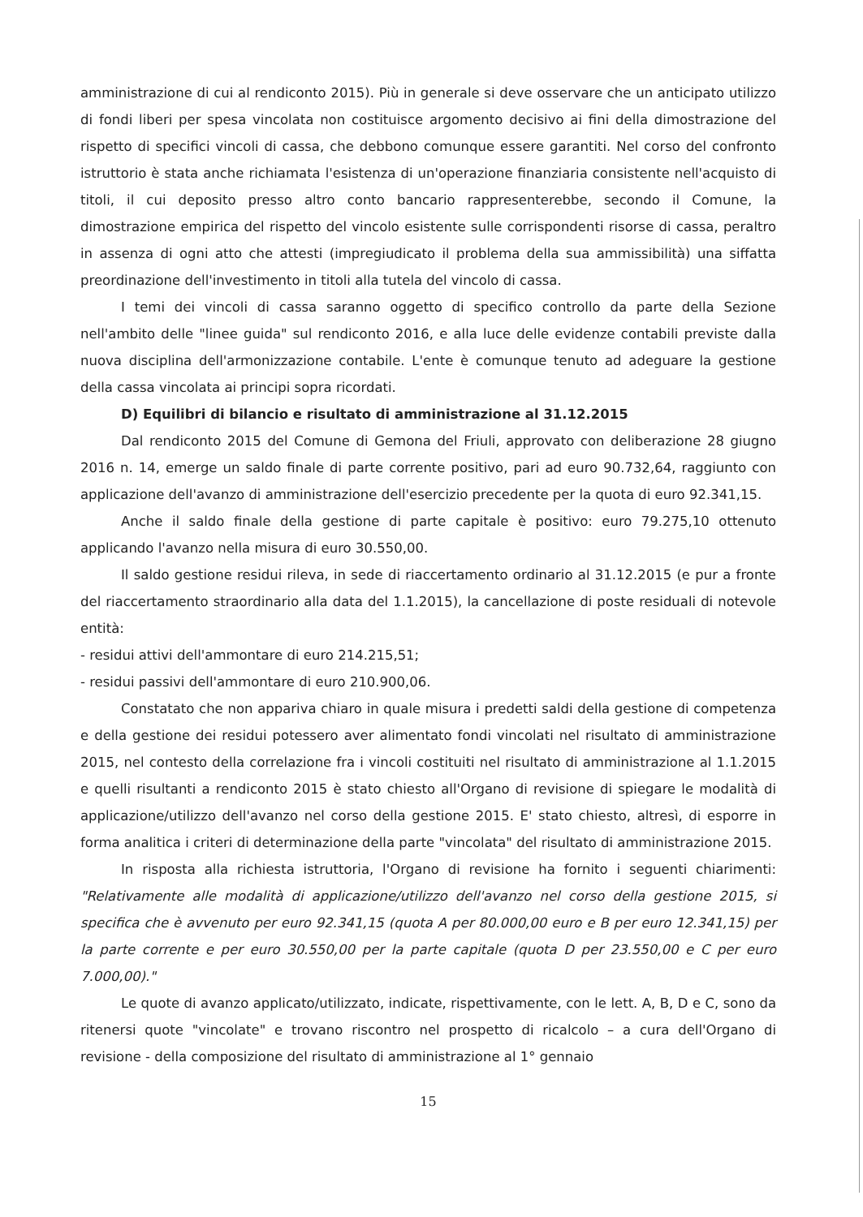amministrazione di cui al rendiconto 2015). Più in generale si deve osservare che un anticipato utilizzo di fondi liberi per spesa vincolata non costituisce argomento decisivo ai fini della dimostrazione del rispetto di specifici vincoli di cassa, che debbono comunque essere garantiti. Nel corso del confronto istruttorio è stata anche richiamata l'esistenza di un'operazione finanziaria consistente nell'acquisto di titoli, il cui deposito presso altro conto bancario rappresenterebbe, secondo il Comune, la dimostrazione empirica del rispetto del vincolo esistente sulle corrispondenti risorse di cassa, peraltro in assenza di ogni atto che attesti (impregiudicato il problema della sua ammissibilità) una siffatta preordinazione dell'investimento in titoli alla tutela del vincolo di cassa.
I temi dei vincoli di cassa saranno oggetto di specifico controllo da parte della Sezione nell'ambito delle "linee guida" sul rendiconto 2016, e alla luce delle evidenze contabili previste dalla nuova disciplina dell'armonizzazione contabile. L'ente è comunque tenuto ad adeguare la gestione della cassa vincolata ai principi sopra ricordati.
D) Equilibri di bilancio e risultato di amministrazione al 31.12.2015
Dal rendiconto 2015 del Comune di Gemona del Friuli, approvato con deliberazione 28 giugno 2016 n. 14, emerge un saldo finale di parte corrente positivo, pari ad euro 90.732,64, raggiunto con applicazione dell'avanzo di amministrazione dell'esercizio precedente per la quota di euro 92.341,15.
Anche il saldo finale della gestione di parte capitale è positivo: euro 79.275,10 ottenuto applicando l'avanzo nella misura di euro 30.550,00.
Il saldo gestione residui rileva, in sede di riaccertamento ordinario al 31.12.2015 (e pur a fronte del riaccertamento straordinario alla data del 1.1.2015), la cancellazione di poste residuali di notevole entità:
- residui attivi dell'ammontare di euro 214.215,51;
- residui passivi dell'ammontare di euro 210.900,06.
Constatato che non appariva chiaro in quale misura i predetti saldi della gestione di competenza e della gestione dei residui potessero aver alimentato fondi vincolati nel risultato di amministrazione 2015, nel contesto della correlazione fra i vincoli costituiti nel risultato di amministrazione al 1.1.2015 e quelli risultanti a rendiconto 2015 è stato chiesto all'Organo di revisione di spiegare le modalità di applicazione/utilizzo dell'avanzo nel corso della gestione 2015. E' stato chiesto, altresì, di esporre in forma analitica i criteri di determinazione della parte "vincolata" del risultato di amministrazione 2015.
In risposta alla richiesta istruttoria, l'Organo di revisione ha fornito i seguenti chiarimenti: "Relativamente alle modalità di applicazione/utilizzo dell'avanzo nel corso della gestione 2015, si specifica che è avvenuto per euro 92.341,15 (quota A per 80.000,00 euro e B per euro 12.341,15) per la parte corrente e per euro 30.550,00 per la parte capitale (quota D per 23.550,00 e C per euro 7.000,00)."
Le quote di avanzo applicato/utilizzato, indicate, rispettivamente, con le lett. A, B, D e C, sono da ritenersi quote "vincolate" e trovano riscontro nel prospetto di ricalcolo – a cura dell'Organo di revisione - della composizione del risultato di amministrazione al 1° gennaio
15